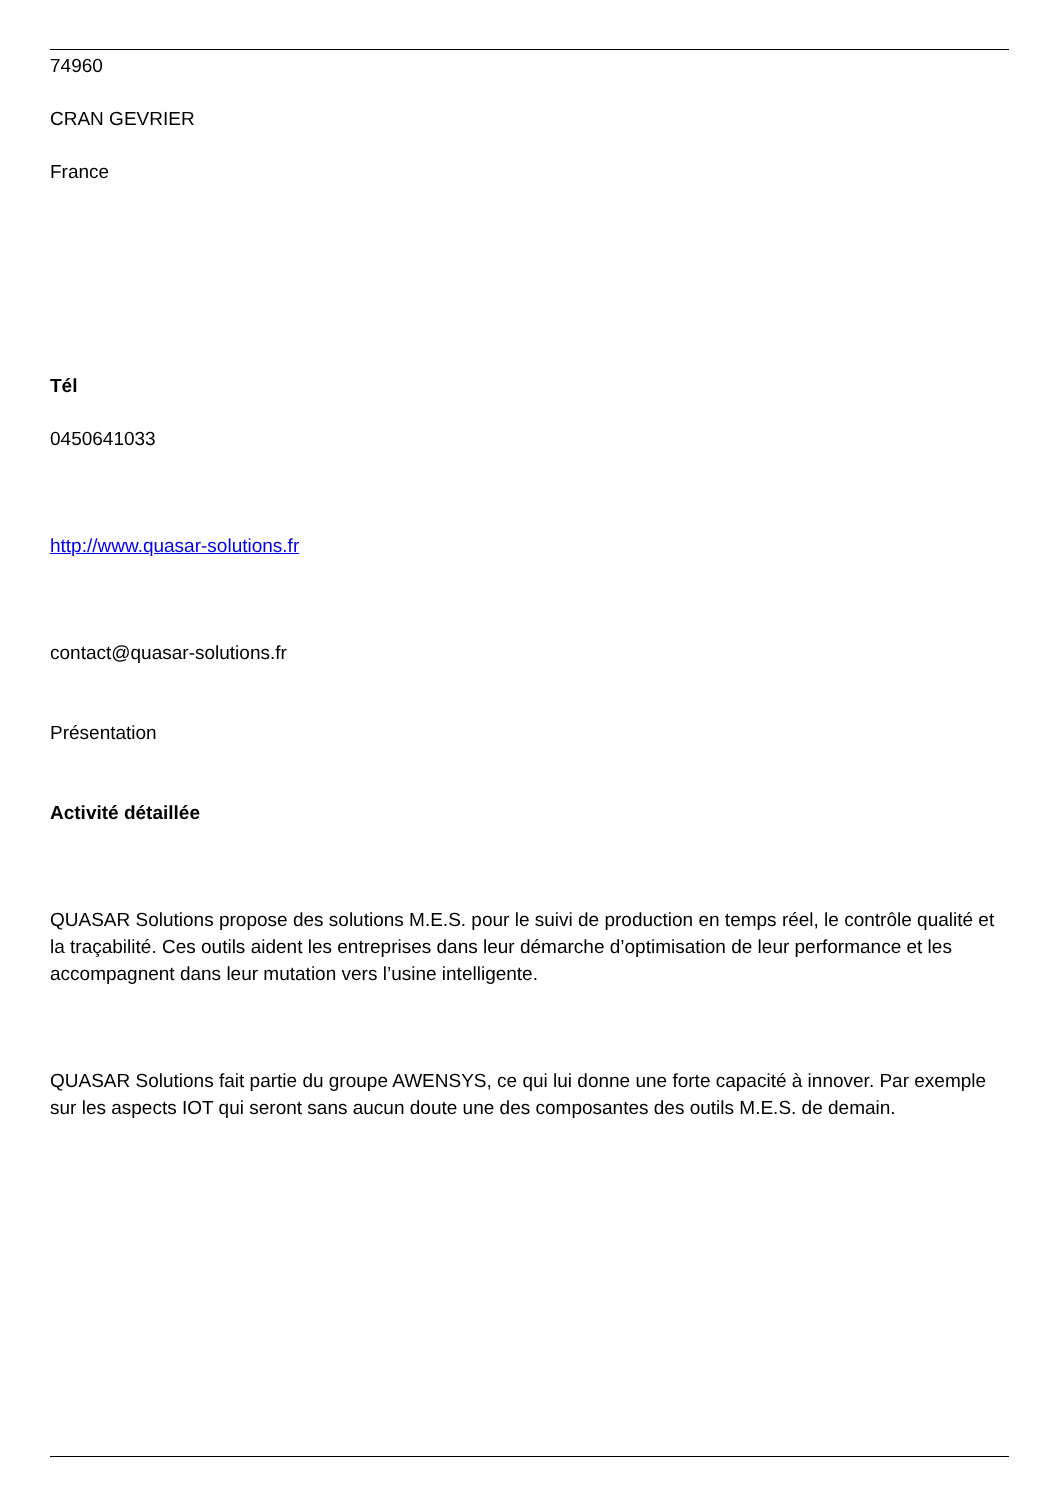74960
CRAN GEVRIER
France
Tél
0450641033
http://www.quasar-solutions.fr
contact@quasar-solutions.fr
Présentation
Activité détaillée
QUASAR Solutions propose des solutions M.E.S. pour le suivi de production en temps réel, le contrôle qualité et la traçabilité. Ces outils aident les entreprises dans leur démarche d’optimisation de leur performance et les accompagnent dans leur mutation vers l’usine intelligente.
QUASAR Solutions fait partie du groupe AWENSYS, ce qui lui donne une forte capacité à innover. Par exemple sur les aspects IOT qui seront sans aucun doute une des composantes des outils M.E.S. de demain.